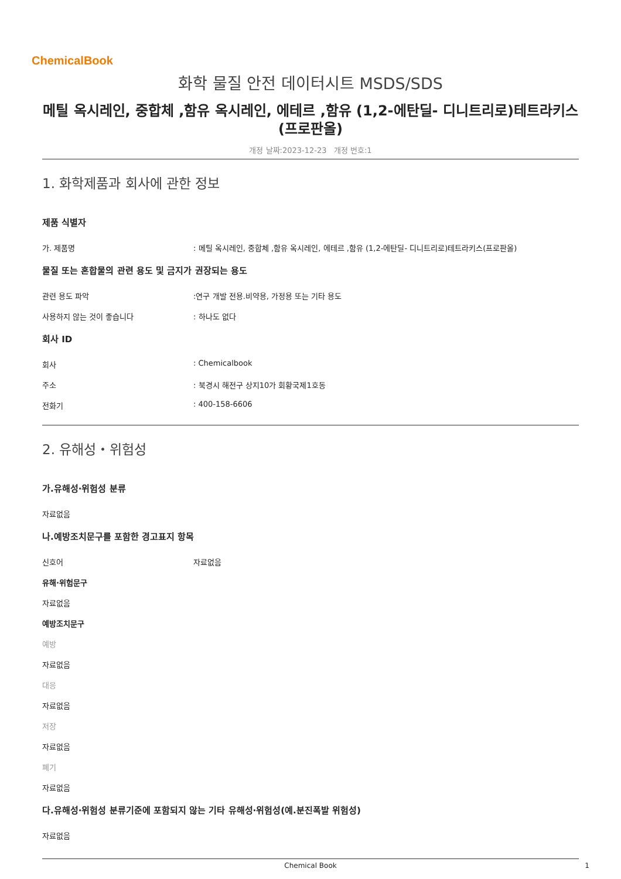ChemicalBook
화학 물질 안전 데이터시트 MSDS/SDS
메틸 옥시레인, 중합체 ,함유 옥시레인, 에테르 ,함유 (1,2-에탄딜- 디니트리로)테트라키스(프로판올)
개정 날짜:2023-12-23 개정 번호:1
1. 화학제품과 회사에 관한 정보
제품 식별자
가. 제품명 : 메틸 옥시레인, 중합체 ,함유 옥시레인, 에테르 ,함유 (1,2-에탄딜- 디니트리로)테트라키스(프로판올)
물질 또는 혼합물의 관련 용도 및 금지가 권장되는 용도
관련 용도 파악 :연구 개발 전용.비약용, 가정용 또는 기타 용도
사용하지 않는 것이 좋습니다 : 하나도 없다
회사 ID
회사 : Chemicalbook
주소 : 북경시 해전구 상지10가 회황국제1호동
전화기 : 400-158-6606
2. 유해성・위험성
가.유해성·위험성 분류
자료없음
나.예방조치문구를 포함한 경고표지 항목
신호어 자료없음
유해·위험문구
자료없음
예방조치문구
예방
자료없음
대응
자료없음
저장
자료없음
폐기
자료없음
다.유해성·위험성 분류기준에 포함되지 않는 기타 유해성·위험성(예.분진폭발 위험성)
자료없음
Chemical Book 1